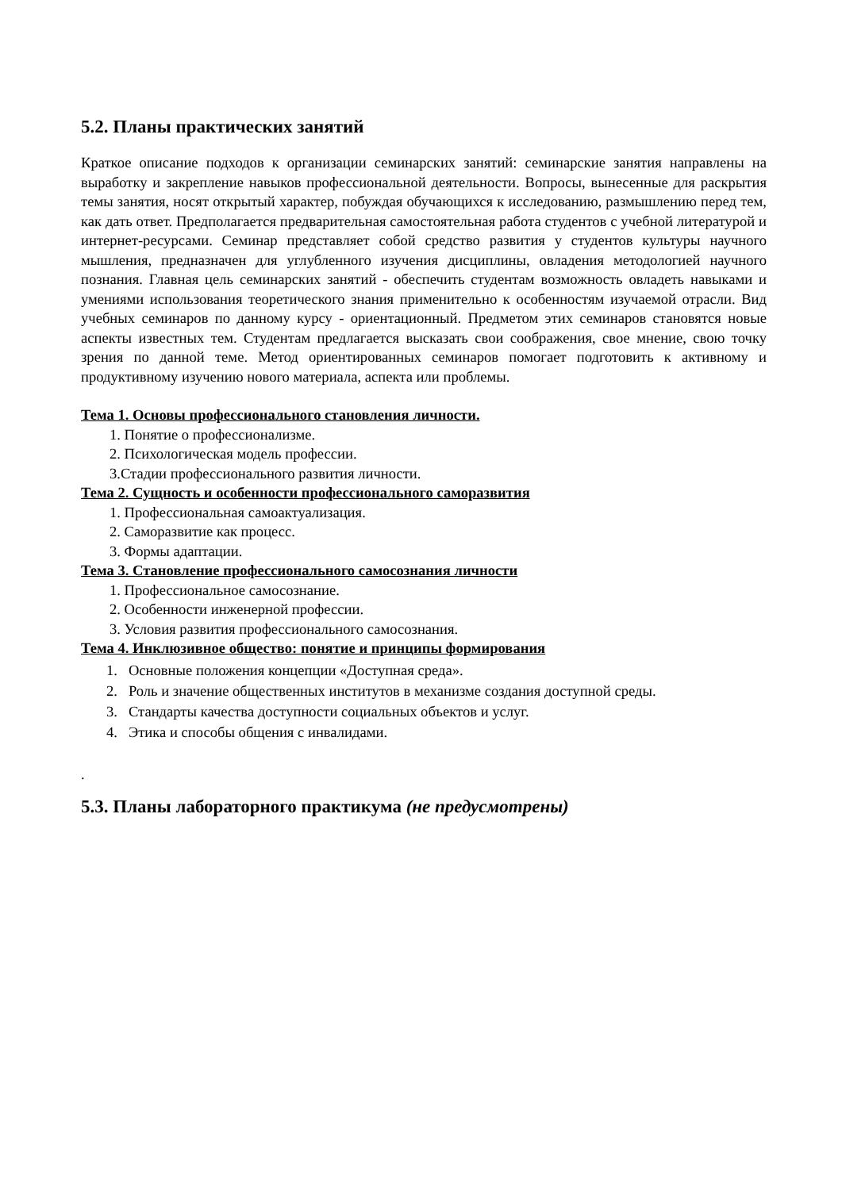5.2. Планы практических занятий
Краткое описание подходов к организации семинарских занятий: семинарские занятия направлены на выработку и закрепление навыков профессиональной деятельности. Вопросы, вынесенные для раскрытия темы занятия, носят открытый характер, побуждая обучающихся к исследованию, размышлению перед тем, как дать ответ. Предполагается предварительная самостоятельная работа студентов с учебной литературой и интернет-ресурсами. Семинар представляет собой средство развития у студентов культуры научного мышления, предназначен для углубленного изучения дисциплины, овладения методологией научного познания. Главная цель семинарских занятий - обеспечить студентам возможность овладеть навыками и умениями использования теоретического знания применительно к особенностям изучаемой отрасли. Вид учебных семинаров по данному курсу - ориентационный. Предметом этих семинаров становятся новые аспекты известных тем. Студентам предлагается высказать свои соображения, свое мнение, свою точку зрения по данной теме. Метод ориентированных семинаров помогает подготовить к активному и продуктивному изучению нового материала, аспекта или проблемы.
Тема 1. Основы профессионального становления личности.
1. Понятие о профессионализме.
2. Психологическая модель профессии.
3.Стадии профессионального развития личности.
Тема 2. Сущность и особенности профессионального саморазвития
1. Профессиональная самоактуализация.
2. Саморазвитие как процесс.
3. Формы адаптации.
Тема 3. Становление профессионального самосознания личности
1. Профессиональное самосознание.
2. Особенности инженерной профессии.
3. Условия развития профессионального самосознания.
Тема 4. Инклюзивное общество: понятие и принципы формирования
1. Основные положения концепции «Доступная среда».
2. Роль и значение общественных институтов в механизме создания доступной среды.
3. Стандарты качества доступности социальных объектов и услуг.
4. Этика и способы общения с инвалидами.
.
5.3. Планы лабораторного практикума (не предусмотрены)